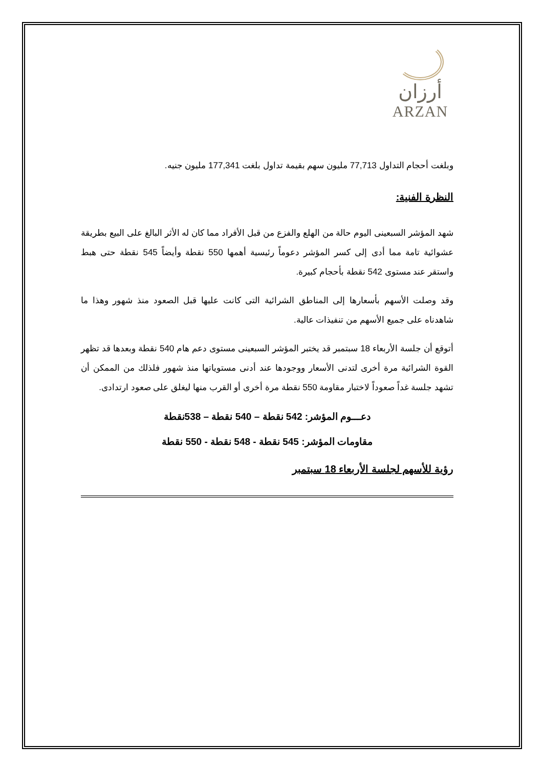أرزان
ARZAN
وبلغت أحجام التداول 77,713 مليون سهم بقيمة تداول بلغت 177,341 مليون جنيه.
النظرة الفنية:
شهد المؤشر السبعينى اليوم حالة من الهلع والفزع من قبل الأفراد مما كان له الأثر البالغ على البيع بطريقة عشوائية تامة مما أدى إلى كسر المؤشر دعوماً رئيسية أهمها 550 نقطة وأيضاً 545 نقطة حتى هبط واستقر عند مستوى 542 نقطة بأحجام كبيرة.
وقد وصلت الأسهم بأسعارها إلى المناطق الشرائية التى كانت عليها قبل الصعود منذ شهور وهذا ما شاهدناه على جميع الأسهم من تنفيذات عالية.
أتوقع أن جلسة الأربعاء 18 سبتمبر قد يختبر المؤشر السبعينى مستوى دعم هام 540 نقطة وبعدها قد تظهر القوة الشرائية مرة أخرى لتدنى الأسعار ووجودها عند أدنى مستوياتها منذ شهور فلذلك من الممكن أن تشهد جلسة غداً صعوداً لاختبار مقاومة 550 نقطة مرة أخرى أو القرب منها ليغلق على صعود ارتدادى.
دعـــوم المؤشر: 542 نقطة – 540 نقطة – 538نقطة
مقاومات المؤشر: 545 نقطة - 548 نقطة - 550 نقطة
رؤية للأسهم لجلسة الأربعاء 18 سبتمبر